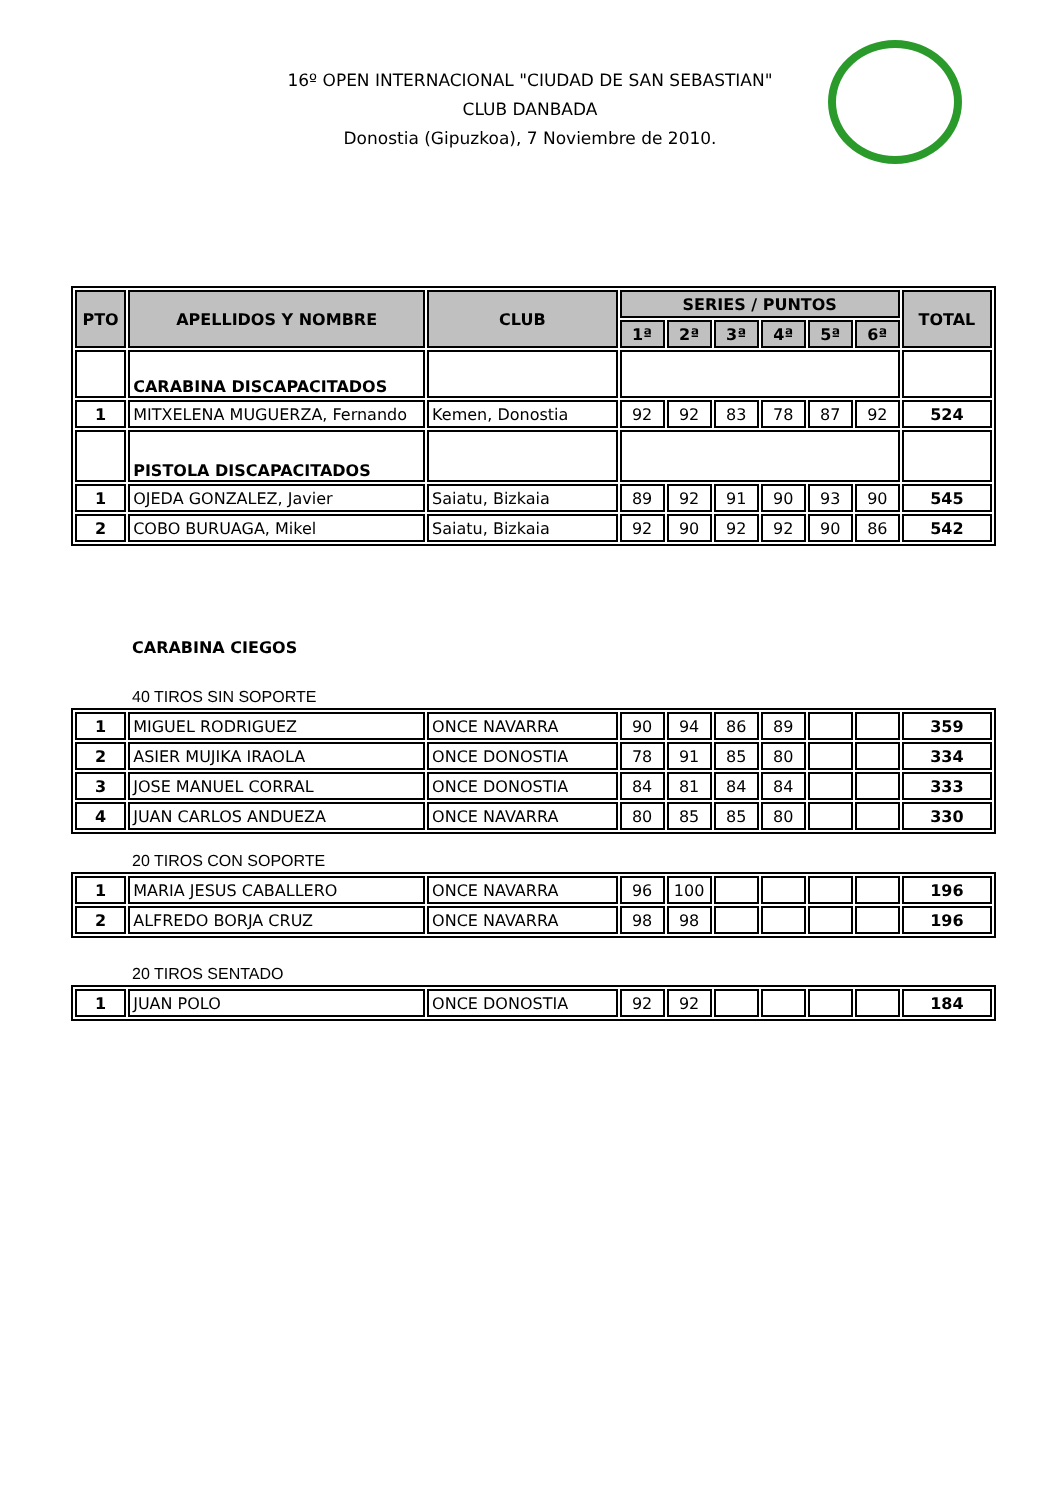16º OPEN INTERNACIONAL "CIUDAD DE SAN SEBASTIAN"
CLUB DANBADA
Donostia (Gipuzkoa), 7 Noviembre de 2010.
| PTO | APELLIDOS Y NOMBRE | CLUB | SERIES / PUNTOS | | | | | | TOTAL |
| --- | --- | --- | --- | --- | --- | --- | --- | --- | --- |
| | | | 1ª | 2ª | 3ª | 4ª | 5ª | 6ª | |
| | CARABINA DISCAPACITADOS | | | | | | | | |
| 1 | MITXELENA MUGUERZA, Fernando | Kemen, Donostia | 92 | 92 | 83 | 78 | 87 | 92 | 524 |
| | PISTOLA DISCAPACITADOS | | | | | | | | |
| 1 | OJEDA GONZALEZ, Javier | Saiatu, Bizkaia | 89 | 92 | 91 | 90 | 93 | 90 | 545 |
| 2 | COBO BURUAGA, Mikel | Saiatu, Bizkaia | 92 | 90 | 92 | 92 | 90 | 86 | 542 |
CARABINA CIEGOS
40 TIROS SIN SOPORTE
| 1 | MIGUEL RODRIGUEZ | ONCE NAVARRA | 90 | 94 | 86 | 89 | | | 359 |
| 2 | ASIER MUJIKA IRAOLA | ONCE DONOSTIA | 78 | 91 | 85 | 80 | | | 334 |
| 3 | JOSE MANUEL CORRAL | ONCE DONOSTIA | 84 | 81 | 84 | 84 | | | 333 |
| 4 | JUAN CARLOS ANDUEZA | ONCE NAVARRA | 80 | 85 | 85 | 80 | | | 330 |
20 TIROS CON SOPORTE
| 1 | MARIA JESUS CABALLERO | ONCE NAVARRA | 96 | 100 | | | | | 196 |
| 2 | ALFREDO BORJA CRUZ | ONCE NAVARRA | 98 | 98 | | | | | 196 |
20 TIROS SENTADO
| 1 | JUAN POLO | ONCE DONOSTIA | 92 | 92 | | | | | 184 |